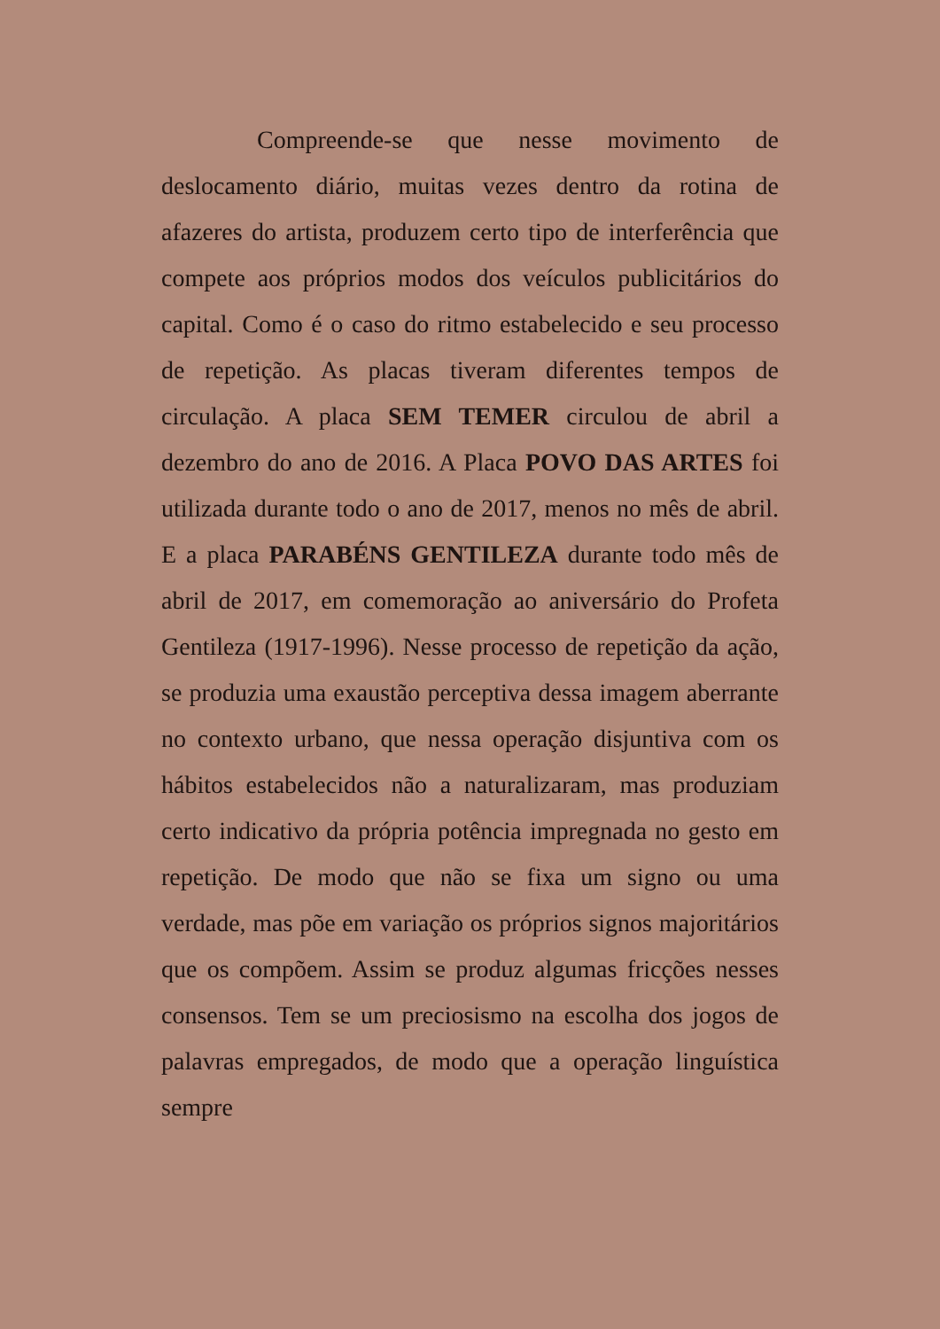Compreende-se que nesse movimento de deslocamento diário, muitas vezes dentro da rotina de afazeres do artista, produzem certo tipo de interferência que compete aos próprios modos dos veículos publicitários do capital. Como é o caso do ritmo estabelecido e seu processo de repetição. As placas tiveram diferentes tempos de circulação. A placa SEM TEMER circulou de abril a dezembro do ano de 2016. A Placa POVO DAS ARTES foi utilizada durante todo o ano de 2017, menos no mês de abril. E a placa PARABÉNS GENTILEZA durante todo mês de abril de 2017, em comemoração ao aniversário do Profeta Gentileza (1917-1996). Nesse processo de repetição da ação, se produzia uma exaustão perceptiva dessa imagem aberrante no contexto urbano, que nessa operação disjuntiva com os hábitos estabelecidos não a naturalizaram, mas produziam certo indicativo da própria potência impregnada no gesto em repetição. De modo que não se fixa um signo ou uma verdade, mas põe em variação os próprios signos majoritários que os compõem. Assim se produz algumas fricções nesses consensos. Tem se um preciosismo na escolha dos jogos de palavras empregados, de modo que a operação linguística sempre